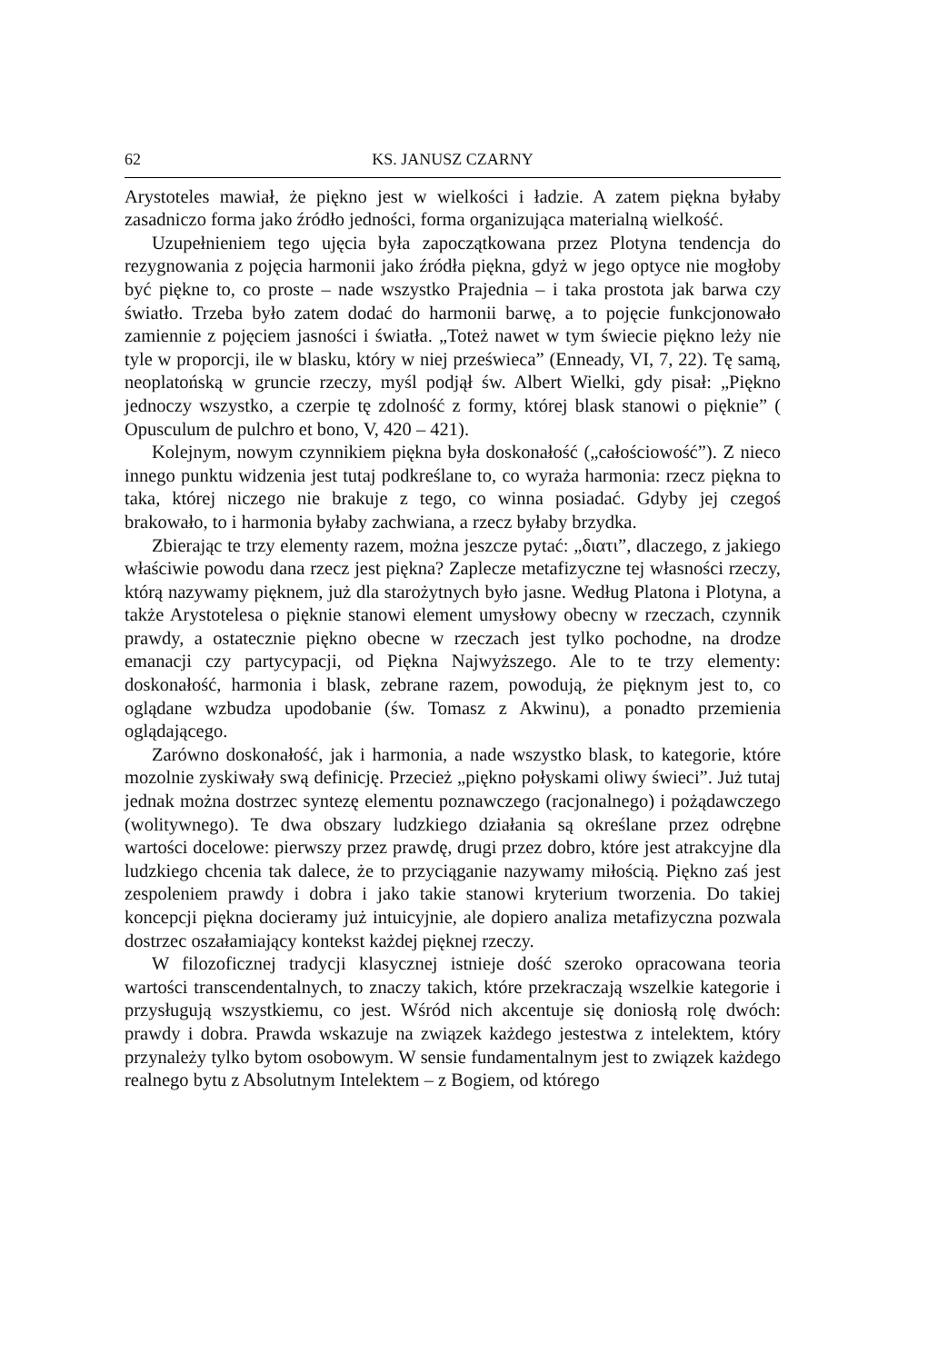62 KS. JANUSZ CZARNY
Arystoteles mawiał, że piękno jest w wielkości i ładzie. A zatem piękna byłaby zasadniczo forma jako źródło jedności, forma organizująca materialną wielkość.
Uzupełnieniem tego ujęcia była zapoczątkowana przez Plotyna tendencja do rezygnowania z pojęcia harmonii jako źródła piękna, gdyż w jego optyce nie mogłoby być piękne to, co proste – nade wszystko Prajednia – i taka prostota jak barwa czy światło. Trzeba było zatem dodać do harmonii barwę, a to pojęcie funkcjonowało zamiennie z pojęciem jasności i światła. „Toteż nawet w tym świecie piękno leży nie tyle w proporcji, ile w blasku, który w niej prześwieca” (Enneady, VI, 7, 22). Tę samą, neoplatońską w gruncie rzeczy, myśl podjął św. Albert Wielki, gdy pisał: „Piękno jednoczy wszystko, a czerpie tę zdolność z formy, której blask stanowi o pięknie” ( Opusculum de pulchro et bono, V, 420 – 421).
Kolejnym, nowym czynnikiem piękna była doskonałość („całościowość”). Z nieco innego punktu widzenia jest tutaj podkreślane to, co wyraża harmonia: rzecz piękna to taka, której niczego nie brakuje z tego, co winna posiadać. Gdyby jej czegoś brakowało, to i harmonia byłaby zachwiana, a rzecz byłaby brzydka.
Zbierając te trzy elementy razem, można jeszcze pytać: „διατι”, dlaczego, z jakiego właściwie powodu dana rzecz jest piękna? Zaplecze metafizyczne tej własności rzeczy, którą nazywamy pięknem, już dla starożytnych było jasne. Według Platona i Plotyna, a także Arystotelesa o pięknie stanowi element umysłowy obecny w rzeczach, czynnik prawdy, a ostatecznie piękno obecne w rzeczach jest tylko pochodne, na drodze emanacji czy partycypacji, od Piękna Najwyższego. Ale to te trzy elementy: doskonałość, harmonia i blask, zebrane razem, powodują, że pięknym jest to, co oglądane wzbudza upodobanie (św. Tomasz z Akwinu), a ponadto przemienia oglądającego.
Zarówno doskonałość, jak i harmonia, a nade wszystko blask, to kategorie, które mozolnie zyskiwały swą definicję. Przecież „piękno połyskami oliwy świeci”. Już tutaj jednak można dostrzec syntezę elementu poznawczego (racjonalnego) i pożądawczego (wolitywnego). Te dwa obszary ludzkiego działania są określane przez odrębne wartości docelowe: pierwszy przez prawdę, drugi przez dobro, które jest atrakcyjne dla ludzkiego chcenia tak dalece, że to przyciąganie nazywamy miłością. Piękno zaś jest zespoleniem prawdy i dobra i jako takie stanowi kryterium tworzenia. Do takiej koncepcji piękna docieramy już intuicyjnie, ale dopiero analiza metafizyczna pozwala dostrzec oszałamiający kontekst każdej pięknej rzeczy.
W filozoficznej tradycji klasycznej istnieje dość szeroko opracowana teoria wartości transcendentalnych, to znaczy takich, które przekraczają wszelkie kategorie i przysługują wszystkiemu, co jest. Wśród nich akcentuje się doniosłą rolę dwóch: prawdy i dobra. Prawda wskazuje na związek każdego jestestwa z intelektem, który przynależy tylko bytom osobowym. W sensie fundamentalnym jest to związek każdego realnego bytu z Absolutnym Intelektem – z Bogiem, od którego